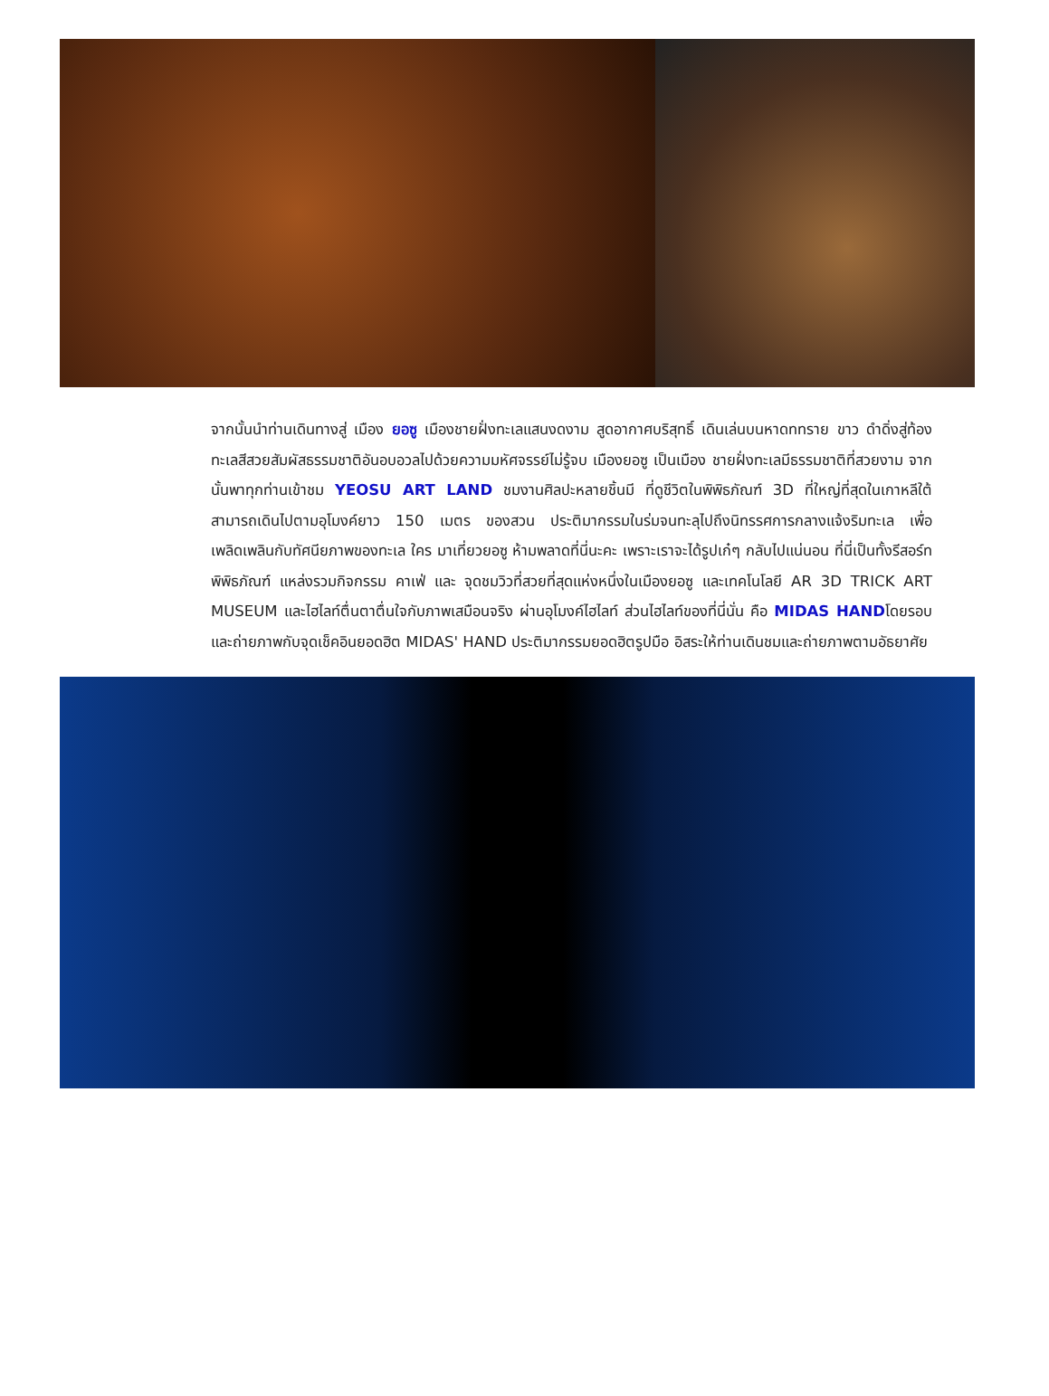จากนั้นนำท่านเดินทางสู่ เมือง ยอซู เมืองชายฝั่งทะเลแสนงดงาม สูดอากาศบริสุทธิ์ เดินเล่นบนหาดททราย ขาว ดำดิ่งสู่ท้องทะเลสีสวยสัมผัสธรรมชาติอันอบอวลไปด้วยความมหัศจรรย์ไม่รู้จบ เมืองยอซู เป็นเมือง ชายฝั่งทะเลมีธรรมชาติที่สวยงาม จากนั้นพาทุกท่านเข้าชม YEOSU ART LAND ชมงานศิลปะหลายชิ้นมี ที่ดูชีวิตในพิพิธภัณฑ์ 3D ที่ใหญ่ที่สุดในเกาหลีใต้ สามารถเดินไปตามอุโมงค์ยาว 150 เมตร ของสวน ประติมากรรมในร่มจนทะลุไปถึงนิทรรศการกลางแจ้งริมทะเล เพื่อเพลิดเพลินกับทัศนียภาพของทะเล ใคร มาเที่ยวยอซู ห้ามพลาดที่นี่นะคะ เพราะเราจะได้รูปเก๋ๆ กลับไปแน่นอน ที่นี่เป็นทั้งรีสอร์ท พิพิธภัณฑ์ แหล่งรวมกิจกรรม คาเฟ่ และ จุดชมวิวที่สวยที่สุดแห่งหนึ่งในเมืองยอซู และเทคโนโลยี AR 3D TRICK ART MUSEUM และไฮไลท์ตื่นตาตื่นใจกับภาพเสมือนจริง ผ่านอุโมงค์ไฮไลท์ ส่วนไฮไลท์ของที่นี่นั่น คือ MIDAS HANDโดยรอบ และถ่ายภาพกับจุดเช็คอินยอดฮิต MIDAS' HAND ประติมากรรมยอดฮิตรูปมือ อิสระให้ท่านเดินชมและถ่ายภาพตามอัธยาศัย